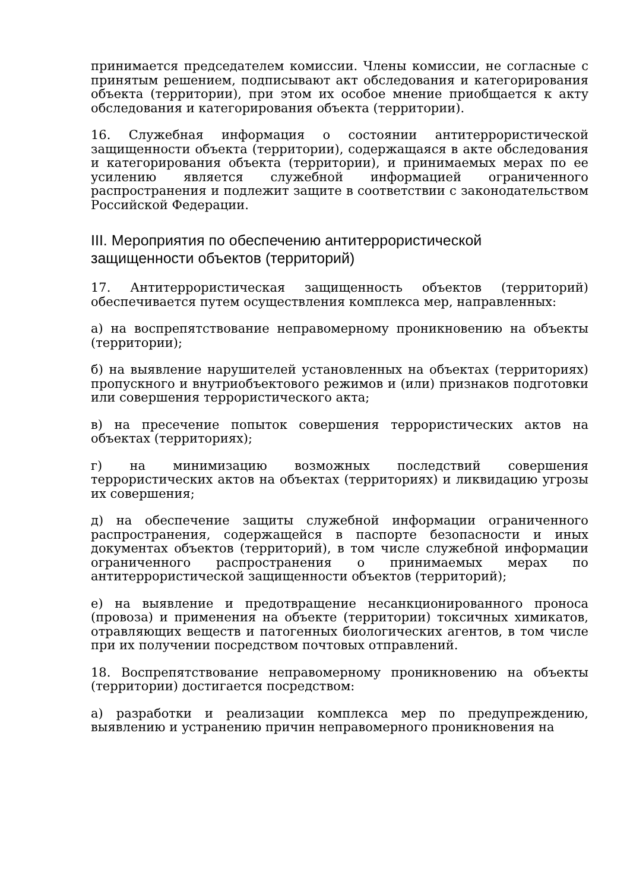принимается председателем комиссии. Члены комиссии, не согласные с принятым решением, подписывают акт обследования и категорирования объекта (территории), при этом их особое мнение приобщается к акту обследования и категорирования объекта (территории).
16. Служебная информация о состоянии антитеррористической защищенности объекта (территории), содержащаяся в акте обследования и категорирования объекта (территории), и принимаемых мерах по ее усилению является служебной информацией ограниченного распространения и подлежит защите в соответствии с законодательством Российской Федерации.
III. Мероприятия по обеспечению антитеррористической защищенности объектов (территорий)
17. Антитеррористическая защищенность объектов (территорий) обеспечивается путем осуществления комплекса мер, направленных:
а) на воспрепятствование неправомерному проникновению на объекты (территории);
б) на выявление нарушителей установленных на объектах (территориях) пропускного и внутриобъектового режимов и (или) признаков подготовки или совершения террористического акта;
в) на пресечение попыток совершения террористических актов на объектах (территориях);
г) на минимизацию возможных последствий совершения террористических актов на объектах (территориях) и ликвидацию угрозы их совершения;
д) на обеспечение защиты служебной информации ограниченного распространения, содержащейся в паспорте безопасности и иных документах объектов (территорий), в том числе служебной информации ограниченного распространения о принимаемых мерах по антитеррористической защищенности объектов (территорий);
е) на выявление и предотвращение несанкционированного проноса (провоза) и применения на объекте (территории) токсичных химикатов, отравляющих веществ и патогенных биологических агентов, в том числе при их получении посредством почтовых отправлений.
18. Воспрепятствование неправомерному проникновению на объекты (территории) достигается посредством:
а) разработки и реализации комплекса мер по предупреждению, выявлению и устранению причин неправомерного проникновения на